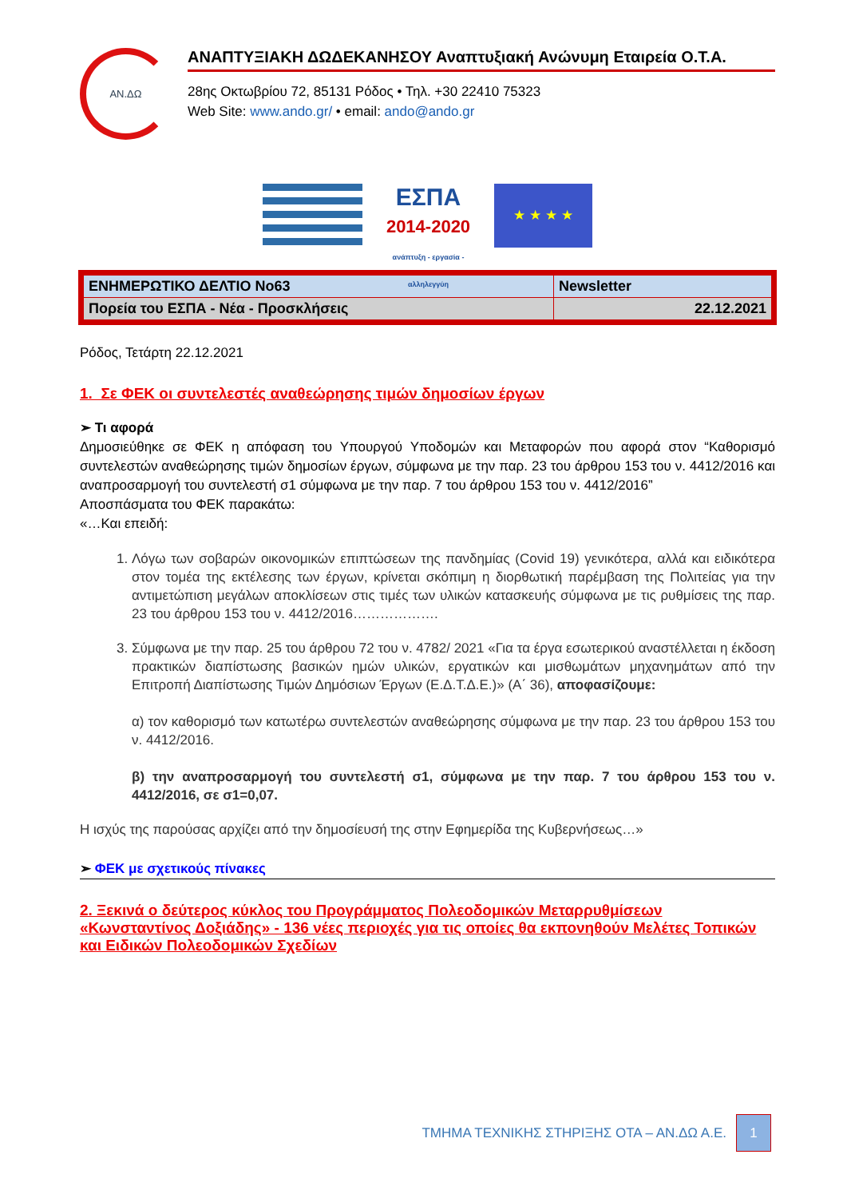ΑΝ.ΔΩ
ΑΝΑΠΤΥΞΙΑΚΗ ΔΩΔΕΚΑΝΗΣΟΥ Αναπτυξιακή Ανώνυμη Εταιρεία Ο.Τ.Α.
28ης Οκτωβρίου 72, 85131 Ρόδος • Τηλ. +30 22410 75323
Web Site: www.ando.gr/ • email: ando@ando.gr
ΕΣΠΑ
2014-2020
ανάπτυξη - εργασία - αλληλεγγύη
★ ★ ★ ★
| ΕΝΗΜΕΡΩΤΙΚΟ ΔΕΛΤΙΟ No63 | Newsletter |
| Πορεία του ΕΣΠΑ - Νέα - Προσκλήσεις | 22.12.2021 |
Ρόδος, Τετάρτη 22.12.2021
1. Σε ΦΕΚ οι συντελεστές αναθεώρησης τιμών δημοσίων έργων
➢ Τι αφορά
Δημοσιεύθηκε σε ΦΕΚ η απόφαση του Υπουργού Υποδομών και Μεταφορών που αφορά στον “Καθορισμό συντελεστών αναθεώρησης τιμών δημοσίων έργων, σύμφωνα με την παρ. 23 του άρθρου 153 του ν. 4412/2016 και αναπροσαρμογή του συντελεστή σ1 σύμφωνα με την παρ. 7 του άρθρου 153 του ν. 4412/2016”
Αποσπάσματα του ΦΕΚ παρακάτω:
«…Και επειδή:
1. Λόγω των σοβαρών οικονομικών επιπτώσεων της πανδημίας (Covid 19) γενικότερα, αλλά και ειδικότερα στον τομέα της εκτέλεσης των έργων, κρίνεται σκόπιμη η διορθωτική παρέμβαση της Πολιτείας για την αντιμετώπιση μεγάλων αποκλίσεων στις τιμές των υλικών κατασκευής σύμφωνα με τις ρυθμίσεις της παρ. 23 του άρθρου 153 του ν. 4412/2016……………….
3. Σύμφωνα με την παρ. 25 του άρθρου 72 του ν. 4782/ 2021 «Για τα έργα εσωτερικού αναστέλλεται η έκδοση πρακτικών διαπίστωσης βασικών ημών υλικών, εργατικών και μισθωμάτων μηχανημάτων από την Επιτροπή Διαπίστωσης Τιμών Δημόσιων Έργων (Ε.Δ.Τ.Δ.Ε.)» (Α΄ 36), αποφασίζουμε:
α) τον καθορισμό των κατωτέρω συντελεστών αναθεώρησης σύμφωνα με την παρ. 23 του άρθρου 153 του ν. 4412/2016.
β) την αναπροσαρμογή του συντελεστή σ1, σύμφωνα με την παρ. 7 του άρθρου 153 του ν. 4412/2016, σε σ1=0,07.
Η ισχύς της παρούσας αρχίζει από την δημοσίευσή της στην Εφημερίδα της Κυβερνήσεως…»
➢ ΦΕΚ με σχετικούς πίνακες
2. Ξεκινά ο δεύτερος κύκλος του Προγράμματος Πολεοδομικών Μεταρρυθμίσεων «Κωνσταντίνος Δοξιάδης» - 136 νέες περιοχές για τις οποίες θα εκπονηθούν Μελέτες Τοπικών και Ειδικών Πολεοδομικών Σχεδίων
ΤΜΗΜΑ ΤΕΧΝΙΚΗΣ ΣΤΗΡΙΞΗΣ ΟΤΑ – ΑΝ.ΔΩ Α.Ε. 1